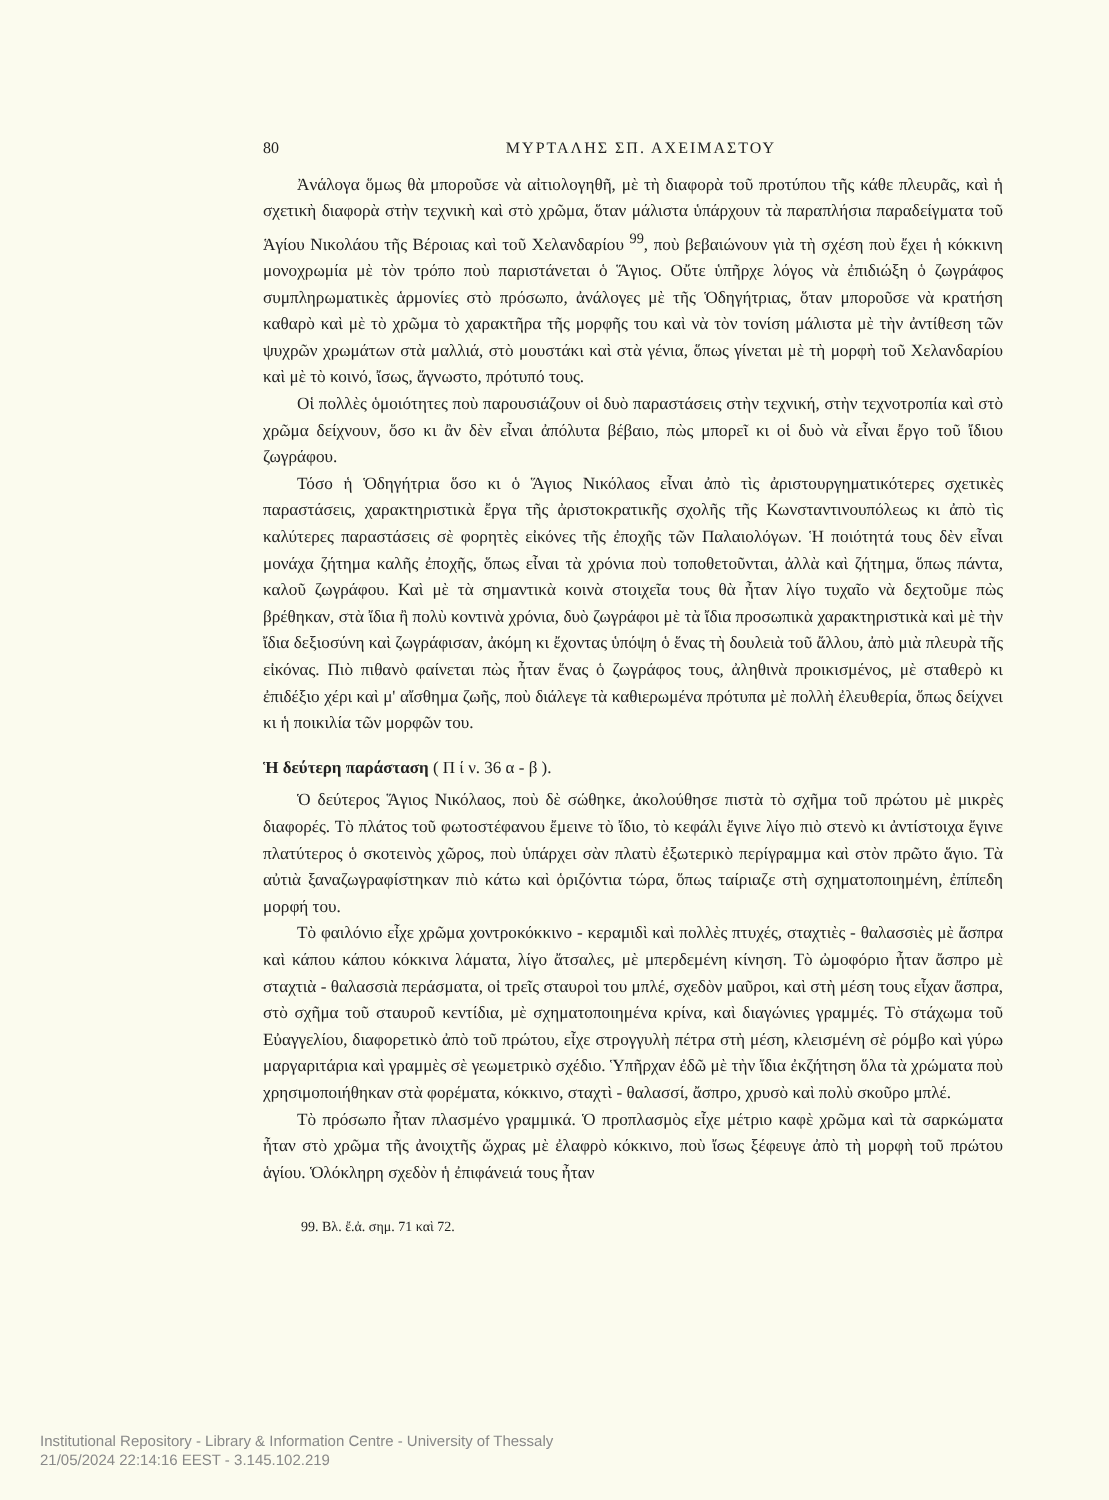80 ΜΥΡΤΑΛΗΣ ΣΠ. ΑΧΕΙΜΑΣΤΟΥ
Ἀνάλογα ὅμως θὰ μποροῦσε νὰ αἰτιολογηθῆ, μὲ τὴ διαφορὰ τοῦ προτύπου τῆς κάθε πλευρᾶς, καὶ ἡ σχετικὴ διαφορὰ στὴν τεχνικὴ καὶ στὸ χρῶμα, ὅταν μάλιστα ὑπάρχουν τὰ παραπλήσια παραδείγματα τοῦ Ἁγίου Νικολάου τῆς Βέροιας καὶ τοῦ Χελανδαρίου <sup>99</sup>, ποὺ βεβαιώνουν γιὰ τὴ σχέση ποὺ ἔχει ἡ κόκκινη μονοχρωμία μὲ τὸν τρόπο ποὺ παριστά­νεται ὁ Ἅγιος. Οὔτε ὑπῆρχε λόγος νὰ ἐπιδιώξη ὁ ζωγράφος συμπληρωματικὲς ἁρμονίες στὸ πρόσωπο, ἀνάλογες μὲ τῆς Ὁδηγήτριας, ὅταν μποροῦσε νὰ κρατήση καθαρὸ καὶ μὲ τὸ χρῶμα τὸ χαρακτῆρα τῆς μορφῆς του καὶ νὰ τὸν τονίση μάλιστα μὲ τὴν ἀντίθεση τῶν ψυχρῶν χρωμάτων στὰ μαλλιά, στὸ μουστάκι καὶ στὰ γένια, ὅπως γίνεται μὲ τὴ μορφὴ τοῦ Χελανδαρίου καὶ μὲ τὸ κοινό, ἴσως, ἄγνωστο, πρότυπό τους.
Οἱ πολλὲς ὁμοιότητες ποὺ παρουσιάζουν οἱ δυὸ παραστάσεις στὴν τεχνική, στὴν τεχνοτροπία καὶ στὸ χρῶμα δείχνουν, ὅσο κι ἂν δὲν εἶναι ἀπόλυτα βέβαιο, πὼς μπορεῖ κι οἱ δυὸ νὰ εἶναι ἔργο τοῦ ἴδιου ζωγράφου.
Τόσο ἡ Ὁδηγήτρια ὅσο κι ὁ Ἅγιος Νικόλαος εἶναι ἀπὸ τὶς ἀριστουργηματικότερες σχετικὲς παραστάσεις, χαρακτηριστικὰ ἔργα τῆς ἀριστοκρατικῆς σχολῆς τῆς Κων­σταντινουπόλεως κι ἀπὸ τὶς καλύτερες παραστάσεις σὲ φορητὲς εἰκόνες τῆς ἐποχῆς τῶν Παλαιολόγων. Ἡ ποιότητά τους δὲν εἶναι μονάχα ζήτημα καλῆς ἐποχῆς, ὅπως εἶναι τὰ χρόνια ποὺ τοποθετοῦνται, ἀλλὰ καὶ ζήτημα, ὅπως πάντα, καλοῦ ζωγράφου. Καὶ μὲ τὰ σημαντικὰ κοινὰ στοιχεῖα τους θὰ ἦταν λίγο τυχαῖο νὰ δεχτοῦμε πὼς βρέθηκαν, στὰ ἴδια ἢ πολὺ κοντινὰ χρόνια, δυὸ ζωγράφοι μὲ τὰ ἴδια προσωπικὰ χαρακτηριστικὰ καὶ μὲ τὴν ἴδια δεξιοσύνη καὶ ζωγράφισαν, ἀκόμη κι ἔχοντας ὑπόψη ὁ ἕνας τὴ δουλειὰ τοῦ ἄλ­λου, ἀπὸ μιὰ πλευρὰ τῆς εἰκόνας. Πιὸ πιθανὸ φαίνεται πὼς ἦταν ἕνας ὁ ζωγράφος τους, ἀληθινὰ προικισμένος, μὲ σταθερὸ κι ἐπιδέξιο χέρι καὶ μ' αἴσθημα ζωῆς, ποὺ διάλεγε τὰ καθιερωμένα πρότυπα μὲ πολλὴ ἐλευθερία, ὅπως δείχνει κι ἡ ποικιλία τῶν μορφῶν του.
Ἡ δεύτερη παράσταση ( Π ί ν. 36 α - β ).
Ὁ δεύτερος Ἅγιος Νικόλαος, ποὺ δὲ σώθηκε, ἀκολούθησε πιστὰ τὸ σχῆμα τοῦ πρώτου μὲ μικρὲς διαφορές. Τὸ πλάτος τοῦ φωτοστέφανου ἔμεινε τὸ ἴδιο, τὸ κεφάλι ἔγι­νε λίγο πιὸ στενὸ κι ἀντίστοιχα ἔγινε πλατύτερος ὁ σκοτεινὸς χῶρος, ποὺ ὑπάρχει σὰν πλατὺ ἐξωτερικὸ περίγραμμα καὶ στὸν πρῶτο ἅγιο. Τὰ αὐτιὰ ξαναζωγραφίστηκαν πιὸ κάτω καὶ ὁριζόντια τώρα, ὅπως ταίριαζε στὴ σχηματοποιημένη, ἐπίπεδη μορφή του.
Τὸ φαιλόνιο εἶχε χρῶμα χοντροκόκκινο - κεραμιδὶ καὶ πολλὲς πτυχές, σταχτιὲς - θαλασσιὲς μὲ ἄσπρα καὶ κάπου κάπου κόκκινα λάματα, λίγο ἄτσαλες, μὲ μπερδεμένη κίνηση. Τὸ ὠμοφόριο ἦταν ἄσπρο μὲ σταχτιὰ - θαλασσιὰ περάσματα, οἱ τρεῖς σταυροὶ του μπλέ, σχεδὸν μαῦροι, καὶ στὴ μέση τους εἶχαν ἄσπρα, στὸ σχῆμα τοῦ σταυροῦ κεν­τίδια, μὲ σχηματοποιημένα κρίνα, καὶ διαγώνιες γραμμές. Τὸ στάχωμα τοῦ Εὐαγ­γελίου, διαφορετικὸ ἀπὸ τοῦ πρώτου, εἶχε στρογγυλὴ πέτρα στὴ μέση, κλεισμένη σὲ ρόμβο καὶ γύρω μαργαριτάρια καὶ γραμμὲς σὲ γεωμετρικὸ σχέδιο. Ὑπῆρχαν ἐδῶ μὲ τὴν ἴδια ἐκζήτηση ὅλα τὰ χρώματα ποὺ χρησιμοποιήθηκαν στὰ φορέματα, κόκκινο, σταχτὶ - θαλασσί, ἄσπρο, χρυσὸ καὶ πολὺ σκοῦρο μπλέ.
Τὸ πρόσωπο ἦταν πλασμένο γραμμικά. Ὁ προπλασμὸς εἶχε μέτριο καφὲ χρῶμα καὶ τὰ σαρκώματα ἦταν στὸ χρῶμα τῆς ἀνοιχτῆς ὤχρας μὲ ἐλαφρὸ κόκκινο, ποὺ ἴσως ξέφευγε ἀπὸ τὴ μορφὴ τοῦ πρώτου ἁγίου. Ὁλόκληρη σχεδὸν ἡ ἐπιφάνειά τους ἦταν
99. Βλ. ἔ.ἀ. σημ. 71 καὶ 72.
Institutional Repository - Library & Information Centre - University of Thessaly
21/05/2024 22:14:16 EEST - 3.145.102.219